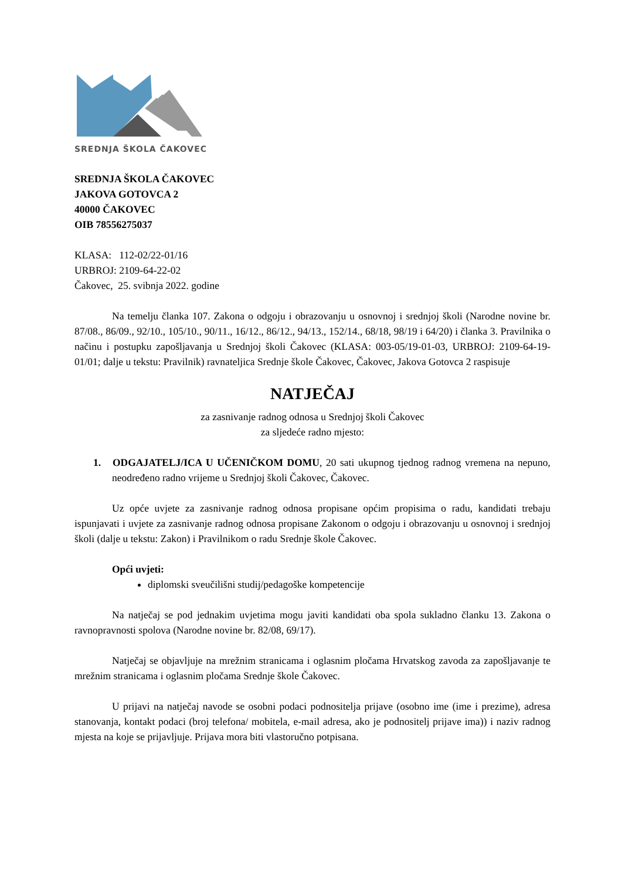SREDNJA ŠKOLA ČAKOVEC
SREDNJA ŠKOLA ČAKOVEC
JAKOVA GOTOVCA 2
40000 ČAKOVEC
OIB 78556275037
KLASA: 112-02/22-01/16
URBROJ: 2109-64-22-02
Čakovec, 25. svibnja 2022. godine
Na temelju članka 107. Zakona o odgoju i obrazovanju u osnovnoj i srednjoj školi (Narodne novine br. 87/08., 86/09., 92/10., 105/10., 90/11., 16/12., 86/12., 94/13., 152/14., 68/18, 98/19 i 64/20) i članka 3. Pravilnika o načinu i postupku zapošljavanja u Srednjoj školi Čakovec (KLASA: 003-05/19-01-03, URBROJ: 2109-64-19-01/01; dalje u tekstu: Pravilnik) ravnateljica Srednje škole Čakovec, Čakovec, Jakova Gotovca 2 raspisuje
NATJEČAJ
za zasnivanje radnog odnosa u Srednjoj školi Čakovec
za sljedeće radno mjesto:
1. ODGAJATELJ/ICA U UČENIČKOM DOMU, 20 sati ukupnog tjednog radnog vremena na nepuno, neodređeno radno vrijeme u Srednjoj školi Čakovec, Čakovec.
Uz opće uvjete za zasnivanje radnog odnosa propisane općim propisima o radu, kandidati trebaju ispunjavati i uvjete za zasnivanje radnog odnosa propisane Zakonom o odgoju i obrazovanju u osnovnoj i srednjoj školi (dalje u tekstu: Zakon) i Pravilnikom o radu Srednje škole Čakovec.
Opći uvjeti:
diplomski sveučilišni studij/pedagoške kompetencije
Na natječaj se pod jednakim uvjetima mogu javiti kandidati oba spola sukladno članku 13. Zakona o ravnopravnosti spolova (Narodne novine br. 82/08, 69/17).
Natječaj se objavljuje na mrežnim stranicama i oglasnim pločama Hrvatskog zavoda za zapošljavanje te mrežnim stranicama i oglasnim pločama Srednje škole Čakovec.
U prijavi na natječaj navode se osobni podaci podnositelja prijave (osobno ime (ime i prezime), adresa stanovanja, kontakt podaci (broj telefona/ mobitela, e-mail adresa, ako je podnositelj prijave ima)) i naziv radnog mjesta na koje se prijavljuje. Prijava mora biti vlastoručno potpisana.